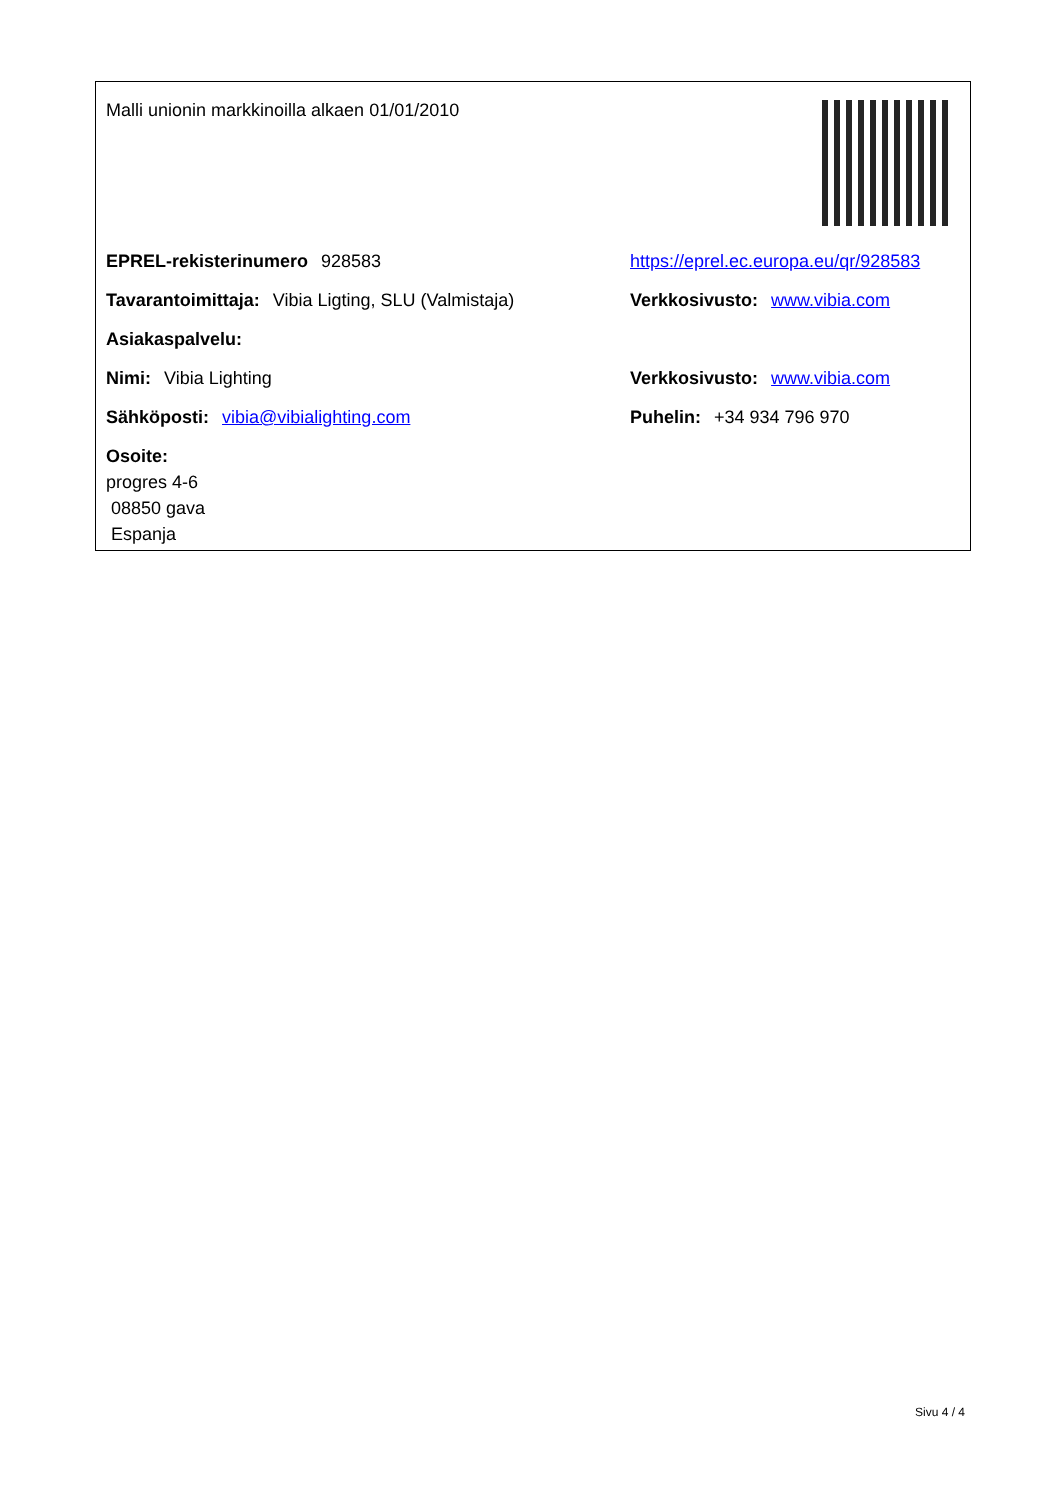Malli unionin markkinoilla alkaen 01/01/2010
EPREL-rekisterinumero 928583
https://eprel.ec.europa.eu/qr/928583
Tavarantoimittaja: Vibia Ligting, SLU (Valmistaja)
Verkkosivusto: www.vibia.com
Asiakaspalvelu:
Nimi: Vibia Lighting Verkkosivusto: www.vibia.com
Sähköposti: vibia@vibialighting.com Puhelin: +34 934 796 970
Osoite:
progres 4-6
08850 gava
Espanja
Sivu 4 / 4